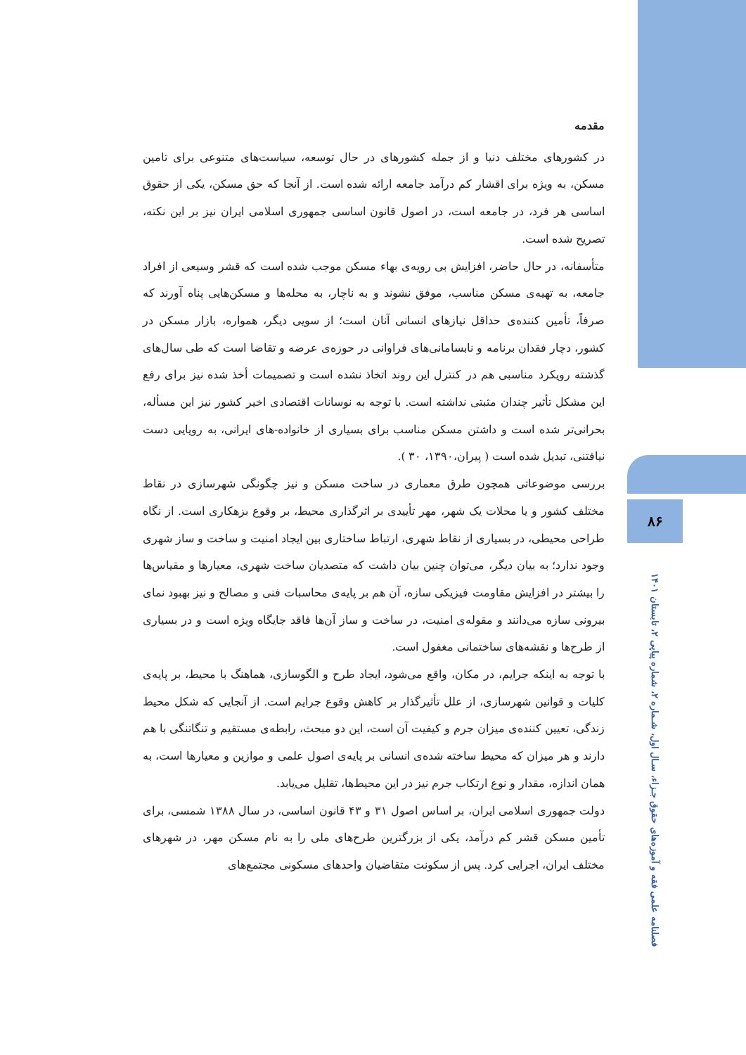مقدمه
در کشورهای مختلف دنیا و از جمله کشورهای در حال توسعه، سیاست‌های متنوعی برای تامین مسکن، به ویژه برای اقشار کم درآمد جامعه ارائه شده است. از آنجا که حق مسکن، یکی از حقوق اساسی هر فرد، در جامعه است، در اصول قانون اساسی جمهوری اسلامی ایران نیز بر این نکته، تصریح شده است.
متأسفانه، در حال حاضر، افزایش بی رویه‌ی بهاء مسکن موجب شده است که قشر وسیعی از افراد جامعه، به تهیه‌ی مسکن مناسب، موفق نشوند و به ناچار، به محله‌ها و مسکن‌هایی پناه آورند که صرفاً، تأمین کننده‌ی حداقل نیازهای انسانی آنان است؛ از سویی دیگر، همواره، بازار مسکن در کشور، دچار فقدان برنامه و نابسامانی‌های فراوانی در حوزه‌ی عرضه و تقاضا است که طی سال‌های گذشته رویکرد مناسبی هم در کنترل این روند اتخاذ نشده است و تصمیمات أخذ شده نیز برای رفع این مشکل تأثیر چندان مثبتی نداشته است. با توجه به نوسانات اقتصادی اخیر کشور نیز این مسأله، بحرانی‌تر شده است و داشتن مسکن مناسب برای بسیاری از خانواده-های ایرانی، به رویایی دست نیافتنی، تبدیل شده است ( پیران،۱۳۹۰، ۳۰ ).
بررسی موضوعاتی همچون طرق معماری در ساخت مسکن و نیز چگونگی شهرسازی در نقاط مختلف کشور و یا محلات یک شهر، مهر تأییدی بر اثرگذاری محیط، بر وقوع بزهکاری است. از نگاه طراحی محیطی، در بسیاری از نقاط شهری، ارتباط ساختاری بین ایجاد امنیت و ساخت و ساز شهری وجود ندارد؛ به بیان دیگر، می‌توان چنین بیان داشت که متصدیان ساخت شهری، معیارها و مقیاس‌ها را بیشتر در افزایش مقاومت فیزیکی سازه، آن هم بر پایه‌ی محاسبات فنی و مصالح و نیز بهبود نمای بیرونی سازه می‌دانند و مقوله‌ی امنیت، در ساخت و ساز آن‌ها فاقد جایگاه ویژه است و در بسیاری از طرح‌ها و نقشه‌های ساختمانی مغفول است.
با توجه به اینکه جرایم، در مکان، واقع می‌شود، ایجاد طرح و الگوسازی، هماهنگ با محیط، بر پایه‌ی کلیات و قوانین شهرسازی، از علل تأثیرگذار بر کاهش وقوع جرایم است. از آنجایی که شکل محیط زندگی، تعیین کننده‌ی میزان جرم و کیفیت آن است، این دو مبحث، رابطه‌ی مستقیم و تنگاتنگی با هم دارند و هر میزان که محیط ساخته شده‌ی انسانی بر پایه‌ی اصول علمی و موازین و معیارها است، به همان اندازه، مقدار و نوع ارتکاب جرم نیز در این محیط‌ها، تقلیل می‌یابد.
دولت جمهوری اسلامی ایران، بر اساس اصول ۳۱ و ۴۳ قانون اساسی، در سال ۱۳۸۸ شمسی، برای تأمین مسکن قشر کم درآمد، یکی از بزرگترین طرح‌های ملی را به نام مسکن مهر، در شهرهای مختلف ایران، اجرایی کرد. پس از سکونت متقاضیان واحدهای مسکونی مجتمع‌های
۸۶
فصلنامه علمی فقه و آموزه‌های حقوق جـزاء، سـال اول، شـماره ۲، شماره پیاپی ۲، تابستان ۱۴۰۱